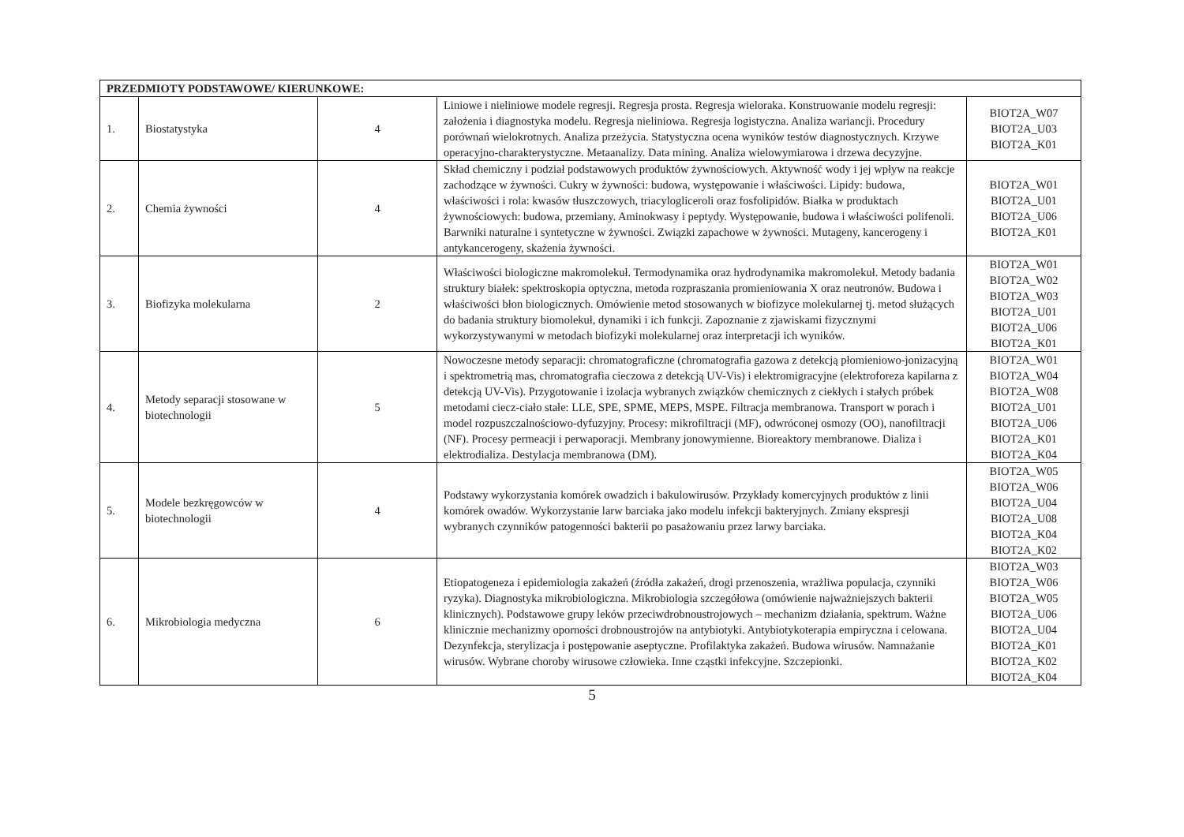| PRZEDMIOTY PODSTAWOWE/ KIERUNKOWE: | | | | |
| --- | --- | --- | --- | --- |
| 1. | Biostatystyka | 4 | Liniowe i nieliniowe modele regresji. Regresja prosta. Regresja wieloraka. Konstruowanie modelu regresji: założenia i diagnostyka modelu. Regresja nieliniowa. Regresja logistyczna. Analiza wariancji. Procedury porównań wielokrotnych. Analiza przeżycia. Statystyczna ocena wyników testów diagnostycznych. Krzywe operacyjno-charakterystyczne. Metaanalizy. Data mining. Analiza wielowymiarowa i drzewa decyzyjne. | BIOT2A_W07 BIOT2A_U03 BIOT2A_K01 |
| 2. | Chemia żywności | 4 | Skład chemiczny i podział podstawowych produktów żywnościowych. Aktywność wody i jej wpływ na reakcje zachodzące w żywności. Cukry w żywności: budowa, występowanie i właściwości. Lipidy: budowa, właściwości i rola: kwasów tłuszczowych, triacylogliceroli oraz fosfolipidów. Białka w produktach żywnościowych: budowa, przemiany. Aminokwasy i peptydy. Występowanie, budowa i właściwości polifenoli. Barwniki naturalne i syntetyczne w żywności. Związki zapachowe w żywności. Mutageny, kancerogeny i antykancerogeny, skażenia żywności. | BIOT2A_W01 BIOT2A_U01 BIOT2A_U06 BIOT2A_K01 |
| 3. | Biofizyka molekularna | 2 | Właściwości biologiczne makromolekuł. Termodynamika oraz hydrodynamika makromolekuł. Metody badania struktury białek: spektroskopia optyczna, metoda rozpraszania promieniowania X oraz neutronów. Budowa i właściwości błon biologicznych. Omówienie metod stosowanych w biofizyce molekularnej tj. metod służących do badania struktury biomolekuł, dynamiki i ich funkcji. Zapoznanie z zjawiskami fizycznymi wykorzystywanymi w metodach biofizyki molekularnej oraz interpretacji ich wyników. | BIOT2A_W01 BIOT2A_W02 BIOT2A_W03 BIOT2A_U01 BIOT2A_U06 BIOT2A_K01 |
| 4. | Metody separacji stosowane w biotechnologii | 5 | Nowoczesne metody separacji: chromatograficzne (chromatografia gazowa z detekcją płomieniowo-jonizacyjną i spektrometrią mas, chromatografia cieczowa z detekcją UV-Vis) i elektromigracyjne (elektroforeza kapilarna z detekcją UV-Vis). Przygotowanie i izolacja wybranych związków chemicznych z ciekłych i stałych próbek metodami ciecz-ciało stałe: LLE, SPE, SPME, MEPS, MSPE. Filtracja membranowa. Transport w porach i model rozpuszczalnościowo-dyfuzyjny. Procesy: mikrofiltracji (MF), odwróconej osmozy (OO), nanofiltracji (NF). Procesy permeacji i perwaporacji. Membrany jonowymienne. Bioreaktory membranowe. Dializa i elektrodializa. Destylacja membranowa (DM). | BIOT2A_W01 BIOT2A_W04 BIOT2A_W08 BIOT2A_U01 BIOT2A_U06 BIOT2A_K01 BIOT2A_K04 |
| 5. | Modele bezkręgowców w biotechnologii | 4 | Podstawy wykorzystania komórek owadzich i bakulowirusów. Przykłady komercyjnych produktów z linii komórek owadów. Wykorzystanie larw barciaka jako modelu infekcji bakteryjnych. Zmiany ekspresji wybranych czynników patogenności bakterii po pasażowaniu przez larwy barciaka. | BIOT2A_W05 BIOT2A_W06 BIOT2A_U04 BIOT2A_U08 BIOT2A_K04 BIOT2A_K02 |
| 6. | Mikrobiologia medyczna | 6 | Etiopatogeneza i epidemiologia zakażeń (źródła zakażeń, drogi przenoszenia, wrażliwa populacja, czynniki ryzyka). Diagnostyka mikrobiologiczna. Mikrobiologia szczegółowa (omówienie najważniejszych bakterii klinicznych). Podstawowe grupy leków przeciwdrobnoustrojowych – mechanizm działania, spektrum. Ważne klinicznie mechanizmy oporności drobnoustrojów na antybiotyki. Antybiotykoterapia empiryczna i celowana. Dezynfekcja, sterylizacja i postępowanie aseptyczne. Profilaktyka zakażeń. Budowa wirusów. Namnażanie wirusów. Wybrane choroby wirusowe człowieka. Inne cząstki infekcyjne. Szczepionki. | BIOT2A_W03 BIOT2A_W06 BIOT2A_W05 BIOT2A_U06 BIOT2A_U04 BIOT2A_K01 BIOT2A_K02 BIOT2A_K04 |
5